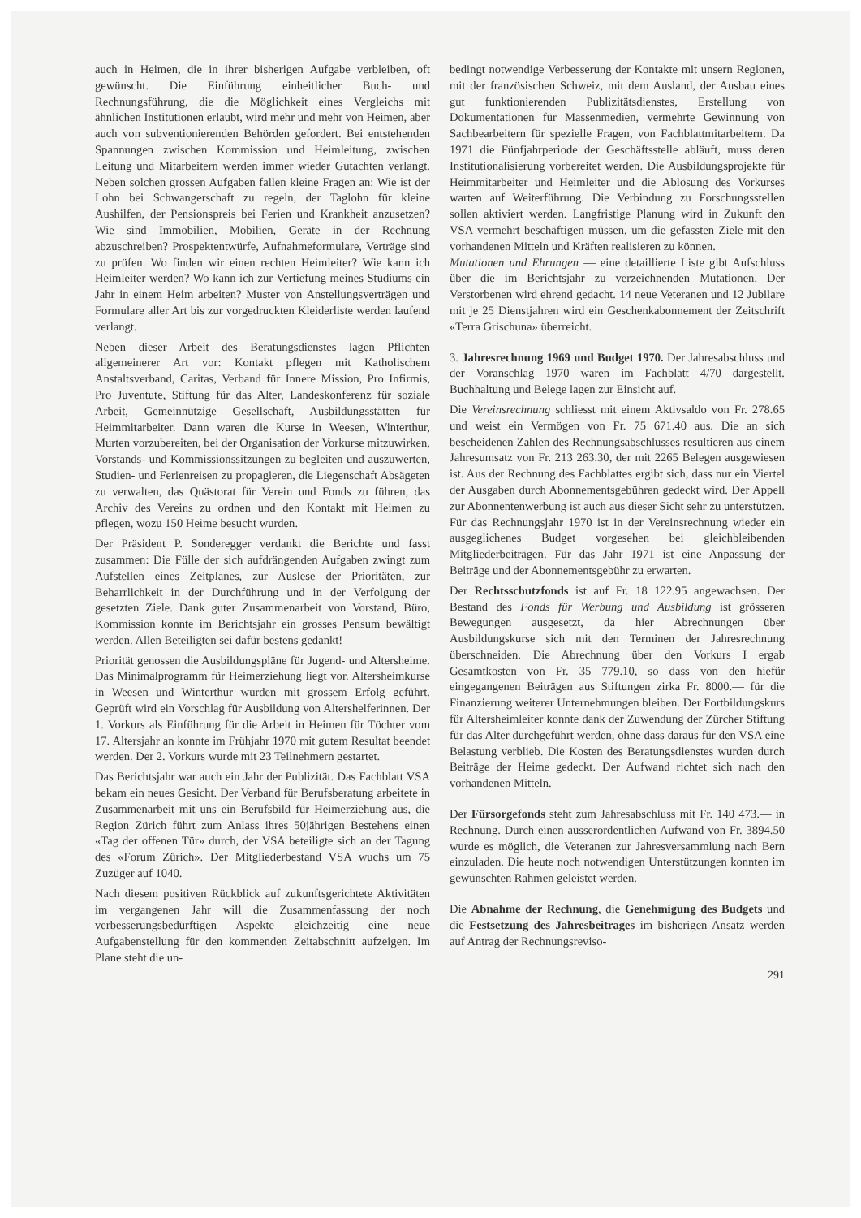auch in Heimen, die in ihrer bisherigen Aufgabe verbleiben, oft gewünscht. Die Einführung einheitlicher Buch- und Rechnungsführung, die die Möglichkeit eines Vergleichs mit ähnlichen Institutionen erlaubt, wird mehr und mehr von Heimen, aber auch von subventionierenden Behörden gefordert. Bei entstehenden Spannungen zwischen Kommission und Heimleitung, zwischen Leitung und Mitarbeitern werden immer wieder Gutachten verlangt. Neben solchen grossen Aufgaben fallen kleine Fragen an: Wie ist der Lohn bei Schwangerschaft zu regeln, der Taglohn für kleine Aushilfen, der Pensionspreis bei Ferien und Krankheit anzusetzen? Wie sind Immobilien, Mobilien, Geräte in der Rechnung abzuschreiben? Prospektentwürfe, Aufnahmeformulare, Verträge sind zu prüfen. Wo finden wir einen rechten Heimleiter? Wie kann ich Heimleiter werden? Wo kann ich zur Vertiefung meines Studiums ein Jahr in einem Heim arbeiten? Muster von Anstellungsverträgen und Formulare aller Art bis zur vorgedruckten Kleiderliste werden laufend verlangt.
Neben dieser Arbeit des Beratungsdienstes lagen Pflichten allgemeinerer Art vor: Kontakt pflegen mit Katholischem Anstaltsverband, Caritas, Verband für Innere Mission, Pro Infirmis, Pro Juventute, Stiftung für das Alter, Landeskonferenz für soziale Arbeit, Gemeinnützige Gesellschaft, Ausbildungsstätten für Heimmitarbeiter. Dann waren die Kurse in Weesen, Winterthur, Murten vorzubereiten, bei der Organisation der Vorkurse mitzuwirken, Vorstands- und Kommissionssitzungen zu begleiten und auszuwerten, Studien- und Ferienreisen zu propagieren, die Liegenschaft Absägeten zu verwalten, das Quästorat für Verein und Fonds zu führen, das Archiv des Vereins zu ordnen und den Kontakt mit Heimen zu pflegen, wozu 150 Heime besucht wurden.
Der Präsident P. Sonderegger verdankt die Berichte und fasst zusammen: Die Fülle der sich aufdrängenden Aufgaben zwingt zum Aufstellen eines Zeitplanes, zur Auslese der Prioritäten, zur Beharrlichkeit in der Durchführung und in der Verfolgung der gesetzten Ziele. Dank guter Zusammenarbeit von Vorstand, Büro, Kommission konnte im Berichtsjahr ein grosses Pensum bewältigt werden. Allen Beteiligten sei dafür bestens gedankt!
Priorität genossen die Ausbildungspläne für Jugend- und Altersheime. Das Minimalprogramm für Heimerziehung liegt vor. Altersheimkurse in Weesen und Winterthur wurden mit grossem Erfolg geführt. Geprüft wird ein Vorschlag für Ausbildung von Altershelferinnen. Der 1. Vorkurs als Einführung für die Arbeit in Heimen für Töchter vom 17. Altersjahr an konnte im Frühjahr 1970 mit gutem Resultat beendet werden. Der 2. Vorkurs wurde mit 23 Teilnehmern gestartet.
Das Berichtsjahr war auch ein Jahr der Publizität. Das Fachblatt VSA bekam ein neues Gesicht. Der Verband für Berufsberatung arbeitete in Zusammenarbeit mit uns ein Berufsbild für Heimerziehung aus, die Region Zürich führt zum Anlass ihres 50jährigen Bestehens einen «Tag der offenen Tür» durch, der VSA beteiligte sich an der Tagung des «Forum Zürich». Der Mitgliederbestand VSA wuchs um 75 Zuzüger auf 1040.
Nach diesem positiven Rückblick auf zukunftsgerichtete Aktivitäten im vergangenen Jahr will die Zusammenfassung der noch verbesserungsbedürftigen Aspekte gleichzeitig eine neue Aufgabenstellung für den kommenden Zeitabschnitt aufzeigen. Im Plane steht die un-
bedingt notwendige Verbesserung der Kontakte mit unsern Regionen, mit der französischen Schweiz, mit dem Ausland, der Ausbau eines gut funktionierenden Publizitätsdienstes, Erstellung von Dokumentationen für Massenmedien, vermehrte Gewinnung von Sachbearbeitern für spezielle Fragen, von Fachblattmitarbeitern. Da 1971 die Fünfjahrperiode der Geschäftsstelle abläuft, muss deren Institutionalisierung vorbereitet werden. Die Ausbildungsprojekte für Heimmitarbeiter und Heimleiter und die Ablösung des Vorkurses warten auf Weiterführung. Die Verbindung zu Forschungsstellen sollen aktiviert werden. Langfristige Planung wird in Zukunft den VSA vermehrt beschäftigen müssen, um die gefassten Ziele mit den vorhandenen Mitteln und Kräften realisieren zu können.
Mutationen und Ehrungen — eine detaillierte Liste gibt Aufschluss über die im Berichtsjahr zu verzeichnenden Mutationen. Der Verstorbenen wird ehrend gedacht. 14 neue Veteranen und 12 Jubilare mit je 25 Dienstjahren wird ein Geschenkabonnement der Zeitschrift «Terra Grischuna» überreicht.
3. Jahresrechnung 1969 und Budget 1970. Der Jahresabschluss und der Voranschlag 1970 waren im Fachblatt 4/70 dargestellt. Buchhaltung und Belege lagen zur Einsicht auf.
Die Vereinsrechnung schliesst mit einem Aktivsaldo von Fr. 278.65 und weist ein Vermögen von Fr. 75 671.40 aus. Die an sich bescheidenen Zahlen des Rechnungsabschlusses resultieren aus einem Jahresumsatz von Fr. 213 263.30, der mit 2265 Belegen ausgewiesen ist. Aus der Rechnung des Fachblattes ergibt sich, dass nur ein Viertel der Ausgaben durch Abonnementsgebühren gedeckt wird. Der Appell zur Abonnentenwerbung ist auch aus dieser Sicht sehr zu unterstützen. Für das Rechnungsjahr 1970 ist in der Vereinsrechnung wieder ein ausgeglichenes Budget vorgesehen bei gleichbleibenden Mitgliederbeiträgen. Für das Jahr 1971 ist eine Anpassung der Beiträge und der Abonnementsgebühr zu erwarten.
Der Rechtsschutzfonds ist auf Fr. 18 122.95 angewachsen. Der Bestand des Fonds für Werbung und Ausbildung ist grösseren Bewegungen ausgesetzt, da hier Abrechnungen über Ausbildungskurse sich mit den Terminen der Jahresrechnung überschneiden. Die Abrechnung über den Vorkurs I ergab Gesamtkosten von Fr. 35 779.10, so dass von den hiefür eingegangenen Beiträgen aus Stiftungen zirka Fr. 8000.— für die Finanzierung weiterer Unternehmungen bleiben. Der Fortbildungskurs für Altersheimleiter konnte dank der Zuwendung der Zürcher Stiftung für das Alter durchgeführt werden, ohne dass daraus für den VSA eine Belastung verblieb. Die Kosten des Beratungsdienstes wurden durch Beiträge der Heime gedeckt. Der Aufwand richtet sich nach den vorhandenen Mitteln.
Der Fürsorgefonds steht zum Jahresabschluss mit Fr. 140 473.— in Rechnung. Durch einen ausserordentlichen Aufwand von Fr. 3894.50 wurde es möglich, die Veteranen zur Jahresversammlung nach Bern einzuladen. Die heute noch notwendigen Unterstützungen konnten im gewünschten Rahmen geleistet werden.
Die Abnahme der Rechnung, die Genehmigung des Budgets und die Festsetzung des Jahresbeitrages im bisherigen Ansatz werden auf Antrag der Rechnungsreviso-
291